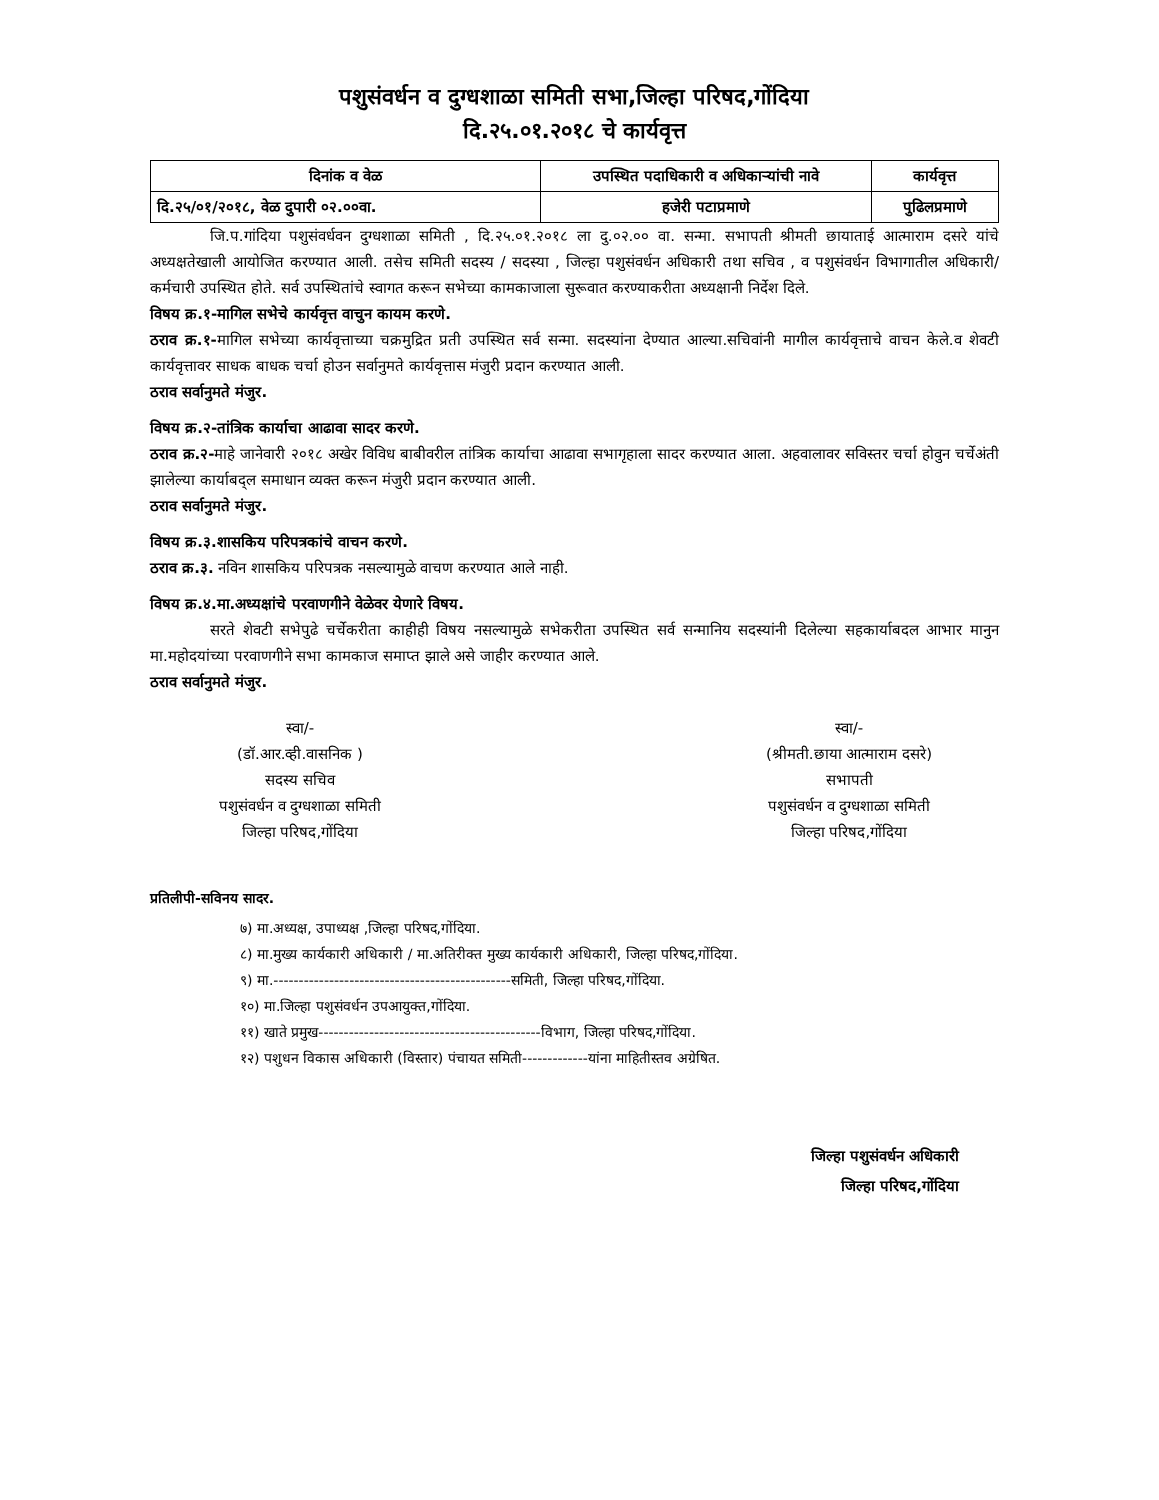पशुसंवर्धन व दुग्धशाळा समिती सभा,जिल्हा परिषद,गोंदिया
दि.२५.०१.२०१८ चे कार्यवृत्त
| दिनांक व वेळ | उपस्थित पदाधिकारी व अधिकाऱ्यांची नावे | कार्यवृत्त |
| --- | --- | --- |
| दि.२५/०१/२०१८, वेळ दुपारी ०२.००वा. | हजेरी पटाप्रमाणे | पुढिलप्रमाणे |
जि.प.गांदिया पशुसंवर्धवन दुग्धशाळा समिती , दि.२५.०१.२०१८ ला दु.०२.०० वा. सन्मा. सभापती श्रीमती छायाताई आत्माराम दसरे यांचे अध्यक्षतेखाली आयोजित करण्यात आली. तसेच समिती सदस्य / सदस्या , जिल्हा पशुसंवर्धन अधिकारी तथा सचिव , व पशुसंवर्धन विभागातील अधिकारी/कर्मचारी उपस्थित होते. सर्व उपस्थितांचे स्वागत करून सभेच्या कामकाजाला सुरूवात करण्याकरीता अध्यक्षानी निर्देश दिले.
विषय क्र.१-मागिल सभेचे कार्यवृत्त वाचुन कायम करणे.
ठराव क्र.१-मागिल सभेच्या कार्यवृत्ताच्या चक्रमुद्रित प्रती उपस्थित सर्व सन्मा. सदस्यांना देण्यात आल्या.सचिवांनी मागील कार्यवृत्ताचे वाचन केले.व शेवटी कार्यवृत्तावर साधक बाधक चर्चा होउन सर्वानुमते कार्यवृत्तास मंजुरी प्रदान करण्यात आली.
ठराव सर्वानुमते मंजुर.
विषय क्र.२-तांत्रिक कार्याचा आढावा सादर करणे.
ठराव क्र.२-माहे जानेवारी २०१८ अखेर विविध बाबीवरील तांत्रिक कार्याचा आढावा सभागृहाला सादर करण्यात आला. अहवालावर सविस्तर चर्चा होवुन चर्चेअंती झालेल्या कार्याबद्ल समाधान व्यक्त करून मंजुरी प्रदान करण्यात आली.
ठराव सर्वानुमते मंजुर.
विषय क्र.३.शासकिय परिपत्रकांचे वाचन करणे.
ठराव क्र.३. नविन शासकिय परिपत्रक नसल्यामुळे वाचण करण्यात आले नाही.
विषय क्र.४.मा.अध्यक्षांचे परवाणगीने वेळेवर येणारे विषय.
सरते शेवटी सभेपुढे चर्चेकरीता काहीही विषय नसल्यामुळे सभेकरीता उपस्थित सर्व सन्मानिय सदस्यांनी दिलेल्या सहकार्याबदल आभार मानुन मा.महोदयांच्या परवाणगीने सभा कामकाज समाप्त झाले असे जाहीर करण्यात आले.
ठराव सर्वानुमते मंजुर.
स्वा/-
(डॉ.आर.व्ही.वासनिक )
सदस्य सचिव
पशुसंवर्धन व दुग्धशाळा समिती
जिल्हा परिषद,गोंदिया
स्वा/-
(श्रीमती.छाया आत्माराम दसरे)
सभापती
पशुसंवर्धन व दुग्धशाळा समिती
जिल्हा परिषद,गोंदिया
प्रतिलीपी-सविनय सादर.
७) मा.अध्यक्ष, उपाध्यक्ष ,जिल्हा परिषद,गोंदिया.
८) मा.मुख्य कार्यकारी अधिकारी / मा.अतिरीक्त मुख्य कार्यकारी अधिकारी, जिल्हा परिषद,गोंदिया.
९) मा.-----------------------------------------------समिती, जिल्हा परिषद,गोंदिया.
१०) मा.जिल्हा पशुसंवर्धन उपआयुक्त,गोंदिया.
११) खाते प्रमुख--------------------------------------------विभाग, जिल्हा परिषद,गोंदिया.
१२) पशुधन विकास अधिकारी (विस्तार) पंचायत समिती-------------यांना माहितीस्तव अग्रेषित.
जिल्हा पशुसंवर्धन अधिकारी
जिल्हा परिषद,गोंदिया